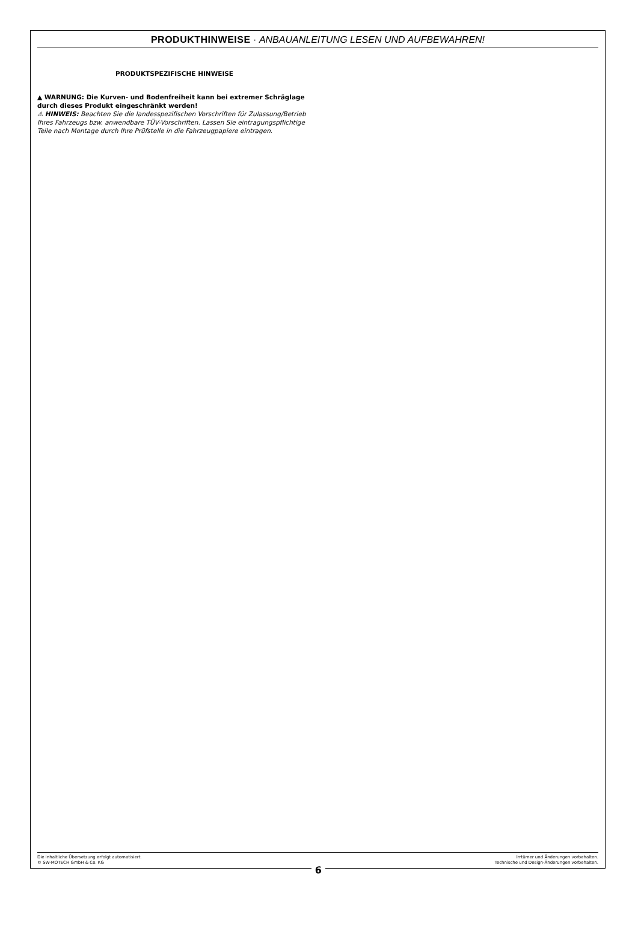PRODUKTHINWEISE · ANBAUANLEITUNG LESEN UND AUFBEWAHREN!
PRODUKTSPEZIFISCHE HINWEISE
▲ WARNUNG: Die Kurven- und Bodenfreiheit kann bei extremer Schräglage durch dieses Produkt eingeschränkt werden!
⚠ HINWEIS: Beachten Sie die landesspezifischen Vorschriften für Zulassung/Betrieb Ihres Fahrzeugs bzw. anwendbare TÜV-Vorschriften. Lassen Sie eintragungspflichtige Teile nach Montage durch Ihre Prüfstelle in die Fahrzeugpapiere eintragen.
Die inhaltliche Übersetzung erfolgt automatisiert.
© SW-MOTECH GmbH & Co. KG
6
Irrtümer und Änderungen vorbehalten.
Technische und Design-Änderungen vorbehalten.